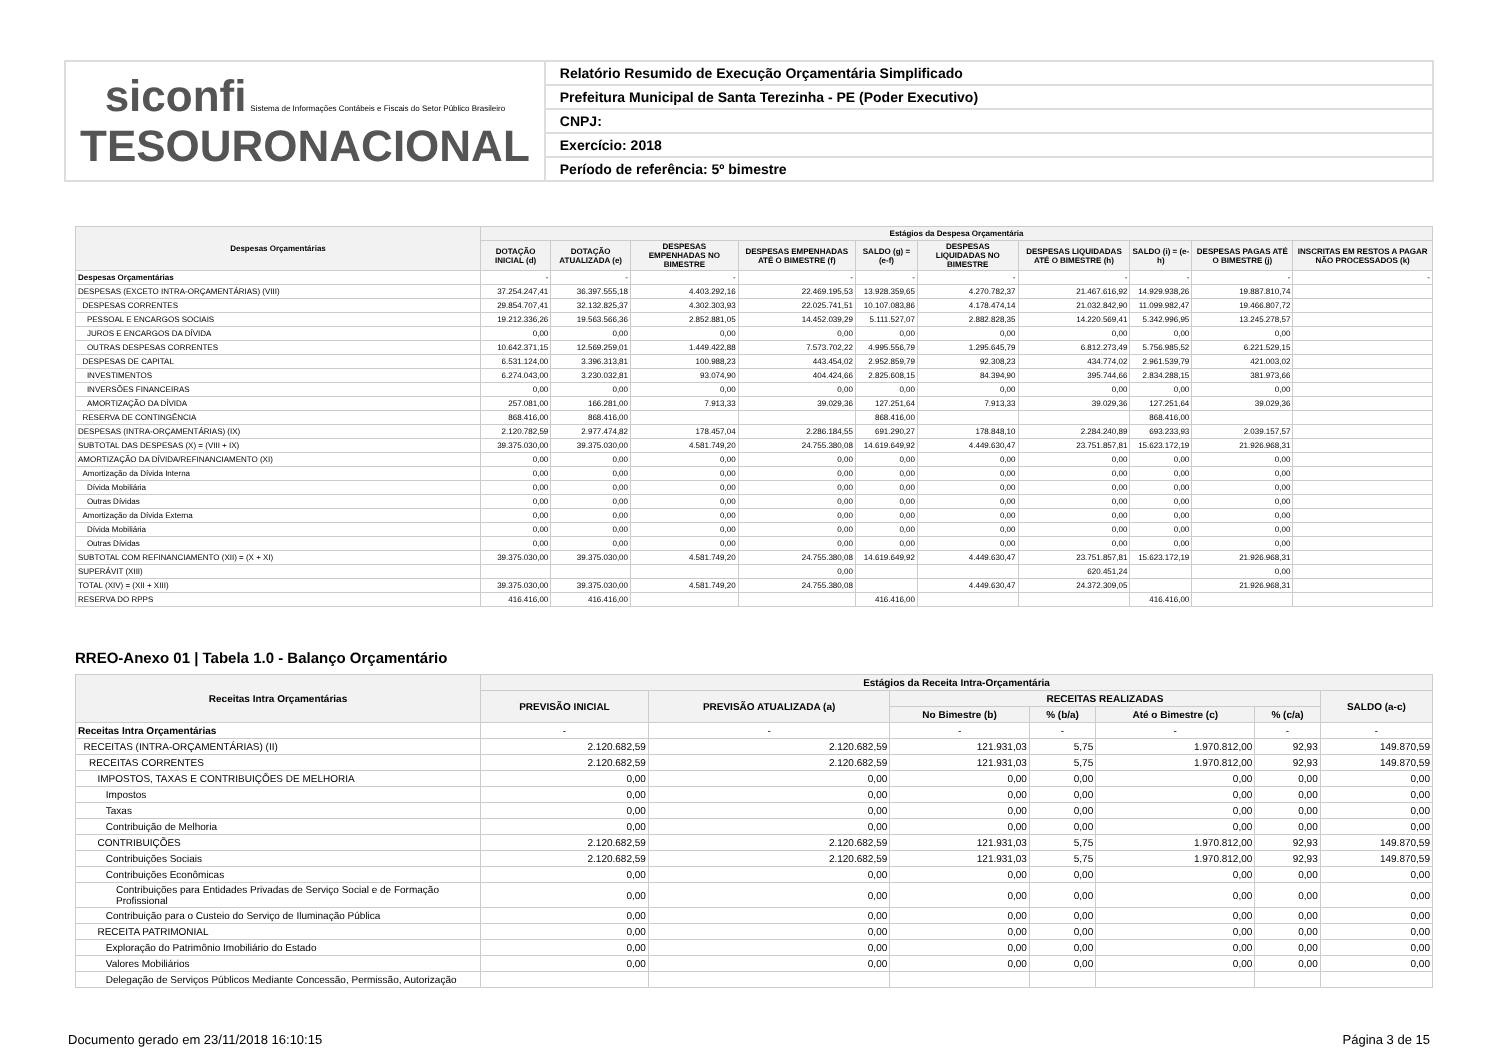| siconfi Sistema de Informações Contábeis e Fiscais do Setor Público Brasileiro TESOURONACIONAL | Relatório Resumido de Execução Orçamentária Simplificado |
| | Prefeitura Municipal de Santa Terezinha - PE (Poder Executivo) |
| | CNPJ: |
| | Exercício: 2018 |
| | Período de referência: 5º bimestre |
| Despesas Orçamentárias | Estágios da Despesa Orçamentária | | | | | | | | | |
| --- | --- | --- | --- | --- | --- | --- | --- | --- | --- | --- |
| | DOTAÇÃO INICIAL (d) | DOTAÇÃO ATUALIZADA (e) | DESPESAS EMPENHADAS NO BIMESTRE | DESPESAS EMPENHADAS ATÉ O BIMESTRE (f) | SALDO (g) = (e-f) | DESPESAS LIQUIDADAS NO BIMESTRE | DESPESAS LIQUIDADAS ATÉ O BIMESTRE (h) | SALDO (i) = (e-h) | DESPESAS PAGAS ATÉ O BIMESTRE (j) | INSCRITAS EM RESTOS A PAGAR NÃO PROCESSADOS (k) |
| Despesas Orçamentárias | - | - | - | - | - | - | - | - | - | - |
| DESPESAS (EXCETO INTRA-ORÇAMENTÁRIAS) (VIII) | 37.254.247,41 | 36.397.555,18 | 4.403.292,16 | 22.469.195,53 | 13.928.359,65 | 4.270.782,37 | 21.467.616,92 | 14.929.938,26 | 19.887.810,74 | |
| DESPESAS CORRENTES | 29.854.707,41 | 32.132.825,37 | 4.302.303,93 | 22.025.741,51 | 10.107.083,86 | 4.178.474,14 | 21.032.842,90 | 11.099.982,47 | 19.466.807,72 | |
| PESSOAL E ENCARGOS SOCIAIS | 19.212.336,26 | 19.563.566,36 | 2.852.881,05 | 14.452.039,29 | 5.111.527,07 | 2.882.828,35 | 14.220.569,41 | 5.342.996,95 | 13.245.278,57 | |
| JUROS E ENCARGOS DA DÍVIDA | 0,00 | 0,00 | 0,00 | 0,00 | 0,00 | 0,00 | 0,00 | 0,00 | 0,00 | |
| OUTRAS DESPESAS CORRENTES | 10.642.371,15 | 12.569.259,01 | 1.449.422,88 | 7.573.702,22 | 4.995.556,79 | 1.295.645,79 | 6.812.273,49 | 5.756.985,52 | 6.221.529,15 | |
| DESPESAS DE CAPITAL | 6.531.124,00 | 3.396.313,81 | 100.988,23 | 443.454,02 | 2.952.859,79 | 92.308,23 | 434.774,02 | 2.961.539,79 | 421.003,02 | |
| INVESTIMENTOS | 6.274.043,00 | 3.230.032,81 | 93.074,90 | 404.424,66 | 2.825.608,15 | 84.394,90 | 395.744,66 | 2.834.288,15 | 381.973,66 | |
| INVERSÕES FINANCEIRAS | 0,00 | 0,00 | 0,00 | 0,00 | 0,00 | 0,00 | 0,00 | 0,00 | 0,00 | |
| AMORTIZAÇÃO DA DÍVIDA | 257.081,00 | 166.281,00 | 7.913,33 | 39.029,36 | 127.251,64 | 7.913,33 | 39.029,36 | 127.251,64 | 39.029,36 | |
| RESERVA DE CONTINGÊNCIA | 868.416,00 | 868.416,00 | | | 868.416,00 | | | 868.416,00 | | |
| DESPESAS (INTRA-ORÇAMENTÁRIAS) (IX) | 2.120.782,59 | 2.977.474,82 | 178.457,04 | 2.286.184,55 | 691.290,27 | 178.848,10 | 2.284.240,89 | 693.233,93 | 2.039.157,57 | |
| SUBTOTAL DAS DESPESAS (X) = (VIII + IX) | 39.375.030,00 | 39.375.030,00 | 4.581.749,20 | 24.755.380,08 | 14.619.649,92 | 4.449.630,47 | 23.751.857,81 | 15.623.172,19 | 21.926.968,31 | |
| AMORTIZAÇÃO DA DÍVIDA/REFINANCIAMENTO (XI) | 0,00 | 0,00 | 0,00 | 0,00 | 0,00 | 0,00 | 0,00 | 0,00 | 0,00 | |
| Amortização da Dívida Interna | 0,00 | 0,00 | 0,00 | 0,00 | 0,00 | 0,00 | 0,00 | 0,00 | 0,00 | |
| Dívida Mobiliária | 0,00 | 0,00 | 0,00 | 0,00 | 0,00 | 0,00 | 0,00 | 0,00 | 0,00 | |
| Outras Dívidas | 0,00 | 0,00 | 0,00 | 0,00 | 0,00 | 0,00 | 0,00 | 0,00 | 0,00 | |
| Amortização da Dívida Externa | 0,00 | 0,00 | 0,00 | 0,00 | 0,00 | 0,00 | 0,00 | 0,00 | 0,00 | |
| Dívida Mobiliária | 0,00 | 0,00 | 0,00 | 0,00 | 0,00 | 0,00 | 0,00 | 0,00 | 0,00 | |
| Outras Dívidas | 0,00 | 0,00 | 0,00 | 0,00 | 0,00 | 0,00 | 0,00 | 0,00 | 0,00 | |
| SUBTOTAL COM REFINANCIAMENTO (XII) = (X + XI) | 39.375.030,00 | 39.375.030,00 | 4.581.749,20 | 24.755.380,08 | 14.619.649,92 | 4.449.630,47 | 23.751.857,81 | 15.623.172,19 | 21.926.968,31 | |
| SUPERÁVIT (XIII) | | | | 0,00 | | | 620.451,24 | | 0,00 | |
| TOTAL (XIV) = (XII + XIII) | 39.375.030,00 | 39.375.030,00 | 4.581.749,20 | 24.755.380,08 | | 4.449.630,47 | 24.372.309,05 | | 21.926.968,31 | |
| RESERVA DO RPPS | 416.416,00 | 416.416,00 | | | 416.416,00 | | | 416.416,00 | | |
RREO-Anexo 01 | Tabela 1.0 - Balanço Orçamentário
| Receitas Intra Orçamentárias | Estágios da Receita Intra-Orçamentária | | | | | | |
| --- | --- | --- | --- | --- | --- | --- | --- |
| | PREVISÃO INICIAL | PREVISÃO ATUALIZADA (a) | RECEITAS REALIZADAS | | | | SALDO (a-c) |
| | | | No Bimestre (b) | % (b/a) | Até o Bimestre (c) | % (c/a) | |
| Receitas Intra Orçamentárias | - | - | - | - | - | - | - |
| RECEITAS (INTRA-ORÇAMENTÁRIAS) (II) | 2.120.682,59 | 2.120.682,59 | 121.931,03 | 5,75 | 1.970.812,00 | 92,93 | 149.870,59 |
| RECEITAS CORRENTES | 2.120.682,59 | 2.120.682,59 | 121.931,03 | 5,75 | 1.970.812,00 | 92,93 | 149.870,59 |
| IMPOSTOS, TAXAS E CONTRIBUIÇÕES DE MELHORIA | 0,00 | 0,00 | 0,00 | 0,00 | 0,00 | 0,00 | 0,00 |
| Impostos | 0,00 | 0,00 | 0,00 | 0,00 | 0,00 | 0,00 | 0,00 |
| Taxas | 0,00 | 0,00 | 0,00 | 0,00 | 0,00 | 0,00 | 0,00 |
| Contribuição de Melhoria | 0,00 | 0,00 | 0,00 | 0,00 | 0,00 | 0,00 | 0,00 |
| CONTRIBUIÇÕES | 2.120.682,59 | 2.120.682,59 | 121.931,03 | 5,75 | 1.970.812,00 | 92,93 | 149.870,59 |
| Contribuições Sociais | 2.120.682,59 | 2.120.682,59 | 121.931,03 | 5,75 | 1.970.812,00 | 92,93 | 149.870,59 |
| Contribuições Econômicas | 0,00 | 0,00 | 0,00 | 0,00 | 0,00 | 0,00 | 0,00 |
| Contribuições para Entidades Privadas de Serviço Social e de Formação Profissional | 0,00 | 0,00 | 0,00 | 0,00 | 0,00 | 0,00 | 0,00 |
| Contribuição para o Custeio do Serviço de Iluminação Pública | 0,00 | 0,00 | 0,00 | 0,00 | 0,00 | 0,00 | 0,00 |
| RECEITA PATRIMONIAL | 0,00 | 0,00 | 0,00 | 0,00 | 0,00 | 0,00 | 0,00 |
| Exploração do Patrimônio Imobiliário do Estado | 0,00 | 0,00 | 0,00 | 0,00 | 0,00 | 0,00 | 0,00 |
| Valores Mobiliários | 0,00 | 0,00 | 0,00 | 0,00 | 0,00 | 0,00 | 0,00 |
| Delegação de Serviços Públicos Mediante Concessão, Permissão, Autorização | | | | | | | |
Documento gerado em 23/11/2018 16:10:15 Página 3 de 15